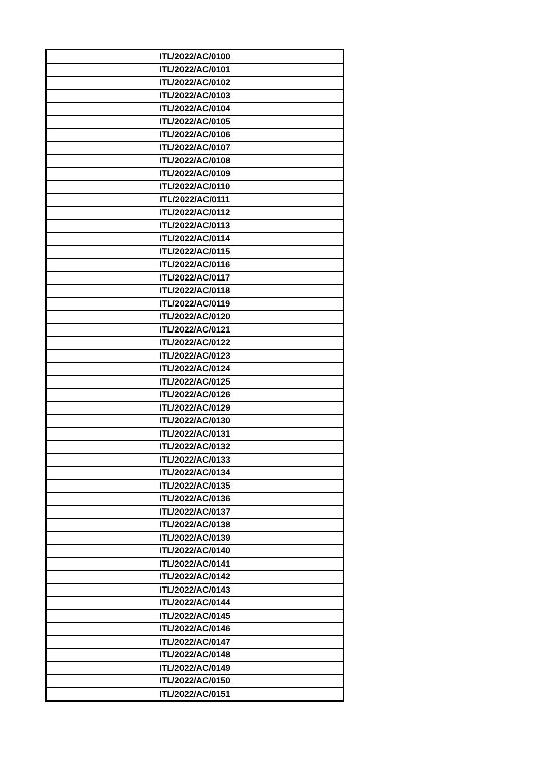| ITL/2022/AC/0100 |
| ITL/2022/AC/0101 |
| ITL/2022/AC/0102 |
| ITL/2022/AC/0103 |
| ITL/2022/AC/0104 |
| ITL/2022/AC/0105 |
| ITL/2022/AC/0106 |
| ITL/2022/AC/0107 |
| ITL/2022/AC/0108 |
| ITL/2022/AC/0109 |
| ITL/2022/AC/0110 |
| ITL/2022/AC/0111 |
| ITL/2022/AC/0112 |
| ITL/2022/AC/0113 |
| ITL/2022/AC/0114 |
| ITL/2022/AC/0115 |
| ITL/2022/AC/0116 |
| ITL/2022/AC/0117 |
| ITL/2022/AC/0118 |
| ITL/2022/AC/0119 |
| ITL/2022/AC/0120 |
| ITL/2022/AC/0121 |
| ITL/2022/AC/0122 |
| ITL/2022/AC/0123 |
| ITL/2022/AC/0124 |
| ITL/2022/AC/0125 |
| ITL/2022/AC/0126 |
| ITL/2022/AC/0129 |
| ITL/2022/AC/0130 |
| ITL/2022/AC/0131 |
| ITL/2022/AC/0132 |
| ITL/2022/AC/0133 |
| ITL/2022/AC/0134 |
| ITL/2022/AC/0135 |
| ITL/2022/AC/0136 |
| ITL/2022/AC/0137 |
| ITL/2022/AC/0138 |
| ITL/2022/AC/0139 |
| ITL/2022/AC/0140 |
| ITL/2022/AC/0141 |
| ITL/2022/AC/0142 |
| ITL/2022/AC/0143 |
| ITL/2022/AC/0144 |
| ITL/2022/AC/0145 |
| ITL/2022/AC/0146 |
| ITL/2022/AC/0147 |
| ITL/2022/AC/0148 |
| ITL/2022/AC/0149 |
| ITL/2022/AC/0150 |
| ITL/2022/AC/0151 |